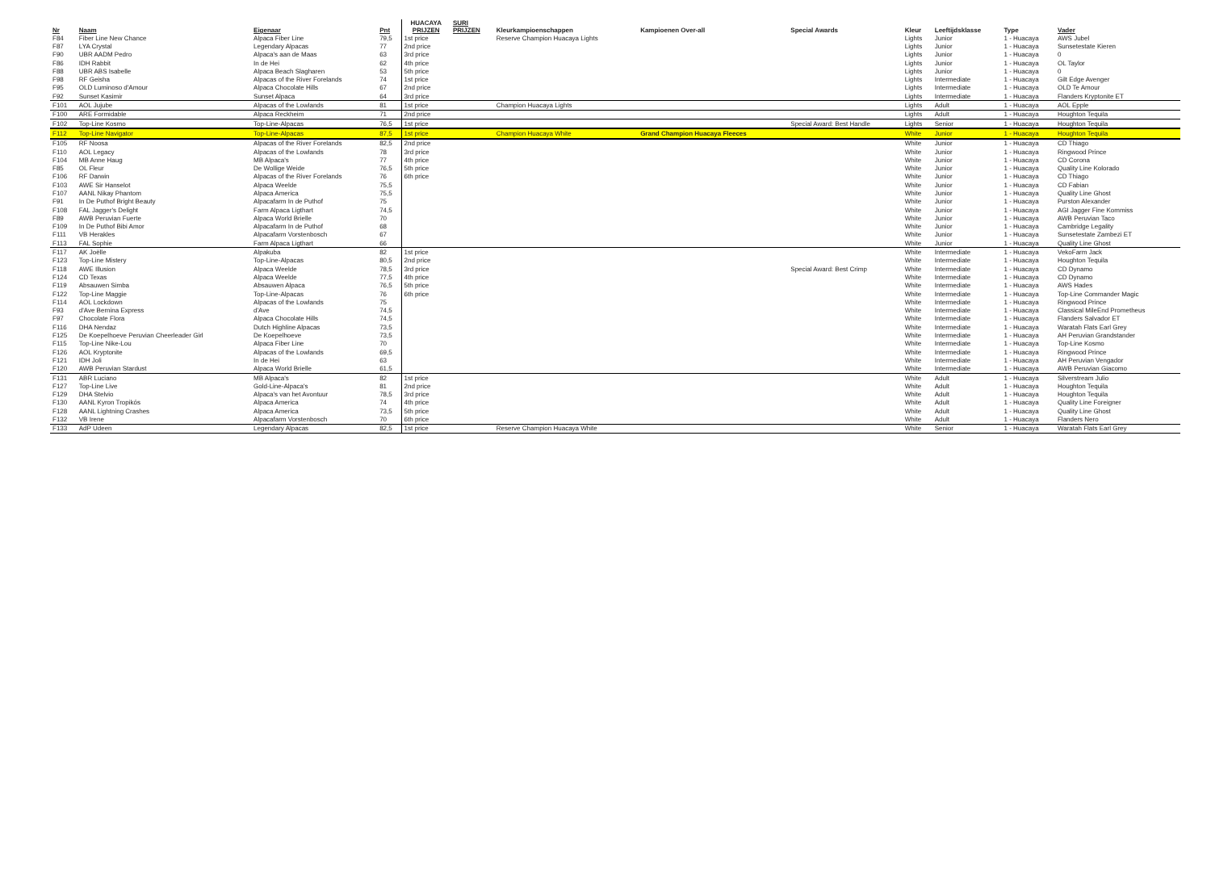| Nr | Naam | Eigenaar | Pnt | HUACAYA PRIJZEN | SURI PRIJZEN | Kleurkampioenschappen | Kampioenen Over-all | Special Awards | Kleur | Leeftijdsklasse | Type | Vader |
| --- | --- | --- | --- | --- | --- | --- | --- | --- | --- | --- | --- | --- |
| F84 | Fiber Line New Chance | Alpaca Fiber Line | 79,5 | 1st price | | Reserve Champion Huacaya Lights | | | Lights | Junior | 1 - Huacaya | AWS Jubel |
| F87 | LYA Crystal | Legendary Alpacas | 77 | 2nd price | | | | | Lights | Junior | 1 - Huacaya | Sunsetestate Kieren |
| F90 | UBR AADM Pedro | Alpaca's aan de Maas | 63 | 3rd price | | | | | Lights | Junior | 1 - Huacaya | 0 |
| F86 | IDH Rabbit | In de Hei | 62 | 4th price | | | | | Lights | Junior | 1 - Huacaya | OL Taylor |
| F88 | UBR ABS Isabelle | Alpaca Beach Slagharen | 53 | 5th price | | | | | Lights | Junior | 1 - Huacaya | 0 |
| F98 | RF Geisha | Alpacas of the River Forelands | 74 | 1st price | | | | | Lights | Intermediate | 1 - Huacaya | Gilt Edge Avenger |
| F95 | OLD Luminoso d'Amour | Alpaca Chocolate Hills | 67 | 2nd price | | | | | Lights | Intermediate | 1 - Huacaya | OLD Te Amour |
| F92 | Sunset Kasimir | Sunset Alpaca | 64 | 3rd price | | | | | Lights | Intermediate | 1 - Huacaya | Flanders Kryptonite ET |
| F101 | AOL Jujube | Alpacas of the Lowlands | 81 | 1st price | | Champion Huacaya Lights | | | Lights | Adult | 1 - Huacaya | AOL Epple |
| F100 | ARE Formidable | Alpaca Reckheim | 71 | 2nd price | | | | | Lights | Adult | 1 - Huacaya | Houghton Tequila |
| F102 | Top-Line Kosmo | Top-Line-Alpacas | 76,5 | 1st price | | | | Special Award: Best Handle | Lights | Senior | 1 - Huacaya | Houghton Tequila |
| F112 | Top-Line Navigator | Top-Line-Alpacas | 87,5 | 1st price | | Champion Huacaya White | Grand Champion Huacaya Fleeces | | White | Junior | 1 - Huacaya | Houghton Tequila |
| F105 | RF Noosa | Alpacas of the River Forelands | 82,5 | 2nd price | | | | | White | Junior | 1 - Huacaya | CD Thiago |
| F110 | AOL Legacy | Alpacas of the Lowlands | 78 | 3rd price | | | | | White | Junior | 1 - Huacaya | Ringwood Prince |
| F104 | MB Anne Haug | MB Alpaca's | 77 | 4th price | | | | | White | Junior | 1 - Huacaya | CD Corona |
| F85 | OL Fleur | De Wollige Weide | 76,5 | 5th price | | | | | White | Junior | 1 - Huacaya | Quality Line Kolorado |
| F106 | RF Darwin | Alpacas of the River Forelands | 76 | 6th price | | | | | White | Junior | 1 - Huacaya | CD Thiago |
| F103 | AWE Sir Hanselot | Alpaca Weelde | 75,5 | | | | | | White | Junior | 1 - Huacaya | CD Fabian |
| F107 | AANL Nikay Phantom | Alpaca America | 75,5 | | | | | | White | Junior | 1 - Huacaya | Quality Line Ghost |
| F91 | In De Puthof Bright Beauty | Alpacafarm In de Puthof | 75 | | | | | | White | Junior | 1 - Huacaya | Purston Alexander |
| F108 | FAL Jagger's Delight | Farm Alpaca Ligthart | 74,5 | | | | | | White | Junior | 1 - Huacaya | AGI Jagger Fine Kommiss |
| F89 | AWB Peruvian Fuerte | Alpaca World Brielle | 70 | | | | | | White | Junior | 1 - Huacaya | AWB Peruvian Taco |
| F109 | In De Puthof Bibi Amor | Alpacafarm In de Puthof | 68 | | | | | | White | Junior | 1 - Huacaya | Cambridge Legality |
| F111 | VB Herakles | Alpacafarm Vorstenbosch | 67 | | | | | | White | Junior | 1 - Huacaya | Sunsetestate Zambezi ET |
| F113 | FAL Sophie | Farm Alpaca Ligthart | 66 | | | | | | White | Junior | 1 - Huacaya | Quality Line Ghost |
| F117 | AK Joëlle | Alpakuba | 82 | 1st price | | | | | White | Intermediate | 1 - Huacaya | VekoFarm Jack |
| F123 | Top-Line Mistery | Top-Line-Alpacas | 80,5 | 2nd price | | | | | White | Intermediate | 1 - Huacaya | Houghton Tequila |
| F118 | AWE Illusion | Alpaca Weelde | 78,5 | 3rd price | | | | Special Award: Best Crimp | White | Intermediate | 1 - Huacaya | CD Dynamo |
| F124 | CD Texas | Alpaca Weelde | 77,5 | 4th price | | | | | White | Intermediate | 1 - Huacaya | CD Dynamo |
| F119 | Absauwen Simba | Absauwen Alpaca | 76,5 | 5th price | | | | | White | Intermediate | 1 - Huacaya | AWS Hades |
| F122 | Top-Line Maggie | Top-Line-Alpacas | 76 | 6th price | | | | | White | Intermediate | 1 - Huacaya | Top-Line Commander Magic |
| F114 | AOL Lockdown | Alpacas of the Lowlands | 75 | | | | | | White | Intermediate | 1 - Huacaya | Ringwood Prince |
| F93 | d'Ave Bernina Express | d'Ave | 74,5 | | | | | | White | Intermediate | 1 - Huacaya | Classical MileEnd Prometheus |
| F97 | Chocolate Flora | Alpaca Chocolate Hills | 74,5 | | | | | | White | Intermediate | 1 - Huacaya | Flanders Salvador ET |
| F116 | DHA Nendaz | Dutch Highline Alpacas | 73,5 | | | | | | White | Intermediate | 1 - Huacaya | Waratah Flats Earl Grey |
| F125 | De Koepelhoeve Peruvian Cheerleader Girl | De Koepelhoeve | 73,5 | | | | | | White | Intermediate | 1 - Huacaya | AH Peruvian Grandstander |
| F115 | Top-Line Nike-Lou | Alpaca Fiber Line | 70 | | | | | | White | Intermediate | 1 - Huacaya | Top-Line Kosmo |
| F126 | AOL Kryptonite | Alpacas of the Lowlands | 69,5 | | | | | | White | Intermediate | 1 - Huacaya | Ringwood Prince |
| F121 | IDH Joli | In de Hei | 63 | | | | | | White | Intermediate | 1 - Huacaya | AH Peruvian Vengador |
| F120 | AWB Peruvian Stardust | Alpaca World Brielle | 61,5 | | | | | | White | Intermediate | 1 - Huacaya | AWB Peruvian Giacomo |
| F131 | ABR Luciano | MB Alpaca's | 82 | 1st price | | | | | White | Adult | 1 - Huacaya | Silverstream Julio |
| F127 | Top-Line Live | Gold-Line-Alpaca's | 81 | 2nd price | | | | | White | Adult | 1 - Huacaya | Houghton Tequila |
| F129 | DHA Stelvio | Alpaca's van het Avontuur | 78,5 | 3rd price | | | | | White | Adult | 1 - Huacaya | Houghton Tequila |
| F130 | AANL Kyron Tropikós | Alpaca America | 74 | 4th price | | | | | White | Adult | 1 - Huacaya | Quality Line Foreigner |
| F128 | AANL Lightning Crashes | Alpaca America | 73,5 | 5th price | | | | | White | Adult | 1 - Huacaya | Quality Line Ghost |
| F132 | VB Irene | Alpacafarm Vorstenbosch | 70 | 6th price | | | | | White | Adult | 1 - Huacaya | Flanders Nero |
| F133 | AdP Udeen | Legendary Alpacas | 82,5 | 1st price | | Reserve Champion Huacaya White | | | White | Senior | 1 - Huacaya | Waratah Flats Earl Grey |